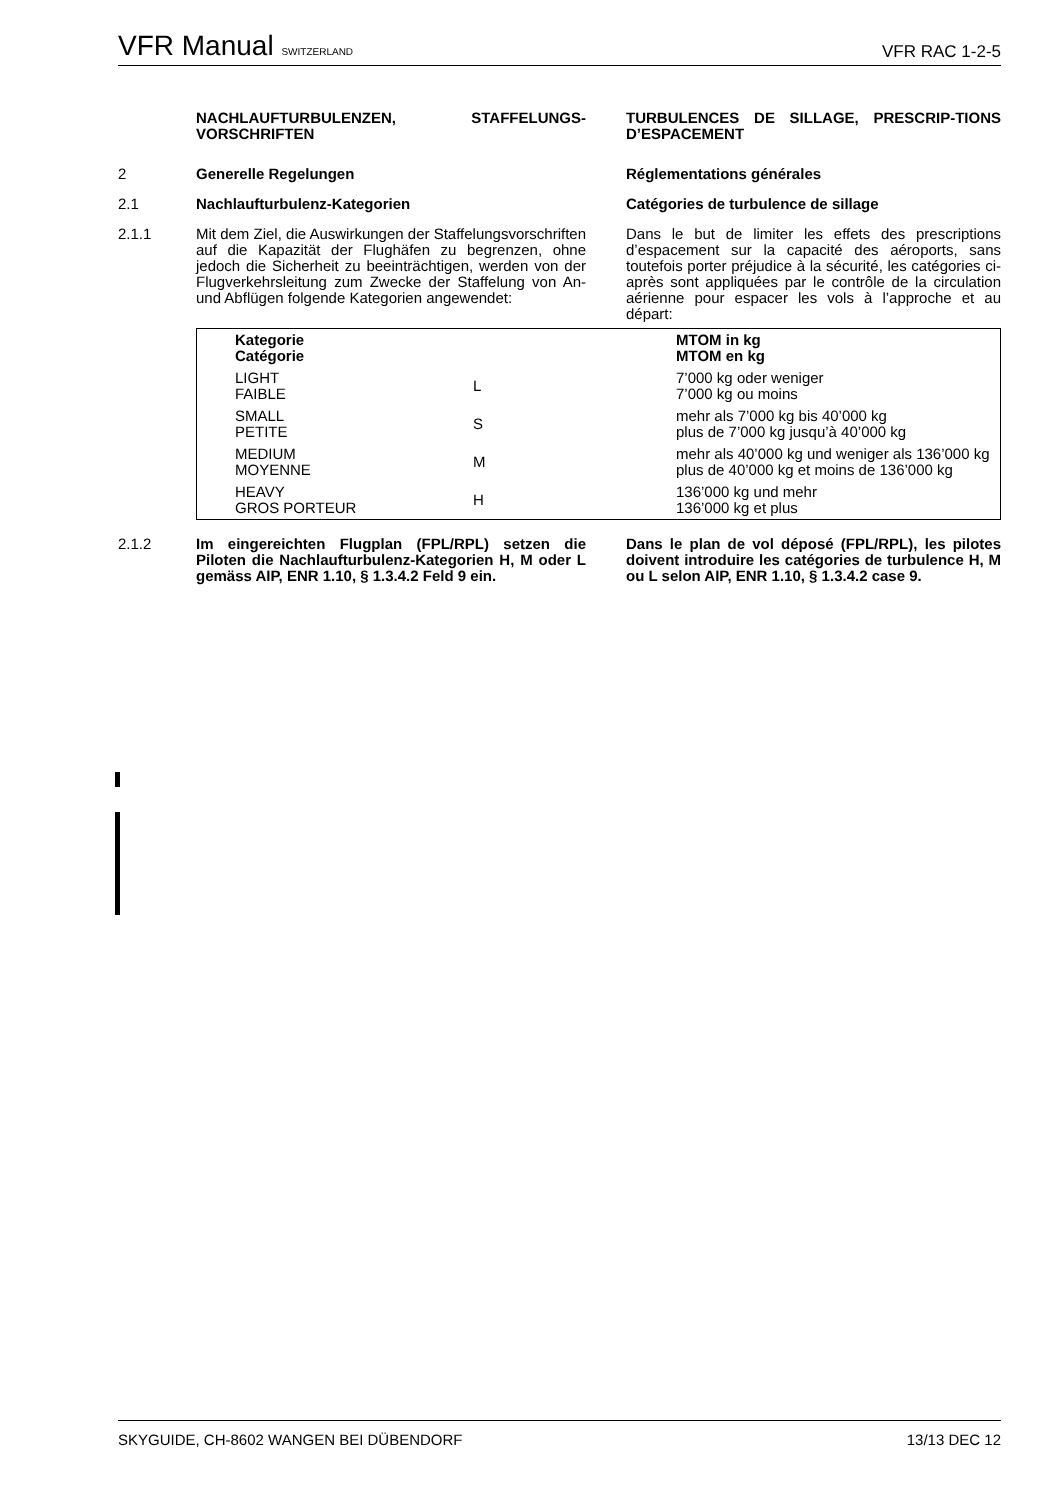VFR Manual SWITZERLAND
VFR RAC 1-2-5
NACHLAUFTURBULENZEN, STAFFELUNGS-VORSCHRIFTEN
TURBULENCES DE SILLAGE, PRESCRIP-TIONS D’ESPACEMENT
2
Generelle Regelungen
Réglementations générales
2.1
Nachlaufturbulenz-Kategorien
Catégories de turbulence de sillage
2.1.1
Mit dem Ziel, die Auswirkungen der Staffelungsvorschriften auf die Kapazität der Flughäfen zu begrenzen, ohne jedoch die Sicherheit zu beeinträchtigen, werden von der Flugverkehrsleitung zum Zwecke der Staffelung von An- und Abflügen folgende Kategorien angewendet:
Dans le but de limiter les effets des prescriptions d’espacement sur la capacité des aéroports, sans toutefois porter préjudice à la sécurité, les catégories ci-après sont appliquées par le contrôle de la circulation aérienne pour espacer les vols à l’approche et au départ:
| Kategorie Catégorie | | MTOM in kg MTOM en kg |
| LIGHT FAIBLE | L | 7’000 kg oder weniger 7’000 kg ou moins |
| SMALL PETITE | S | mehr als 7’000 kg bis 40’000 kg plus de 7’000 kg jusqu’à 40’000 kg |
| MEDIUM MOYENNE | M | mehr als 40’000 kg und weniger als 136’000 kg plus de 40’000 kg et moins de 136’000 kg |
| HEAVY GROS PORTEUR | H | 136’000 kg und mehr 136’000 kg et plus |
2.1.2
Im eingereichten Flugplan (FPL/RPL) setzen die Piloten die Nachlaufturbulenz-Kategorien H, M oder L gemäss AIP, ENR 1.10, § 1.3.4.2 Feld 9 ein.
Dans le plan de vol déposé (FPL/RPL), les pilotes doivent introduire les catégories de turbulence H, M ou L selon AIP, ENR 1.10, § 1.3.4.2 case 9.
SKYGUIDE, CH-8602 WANGEN BEI DÜBENDORF
13/13 DEC 12